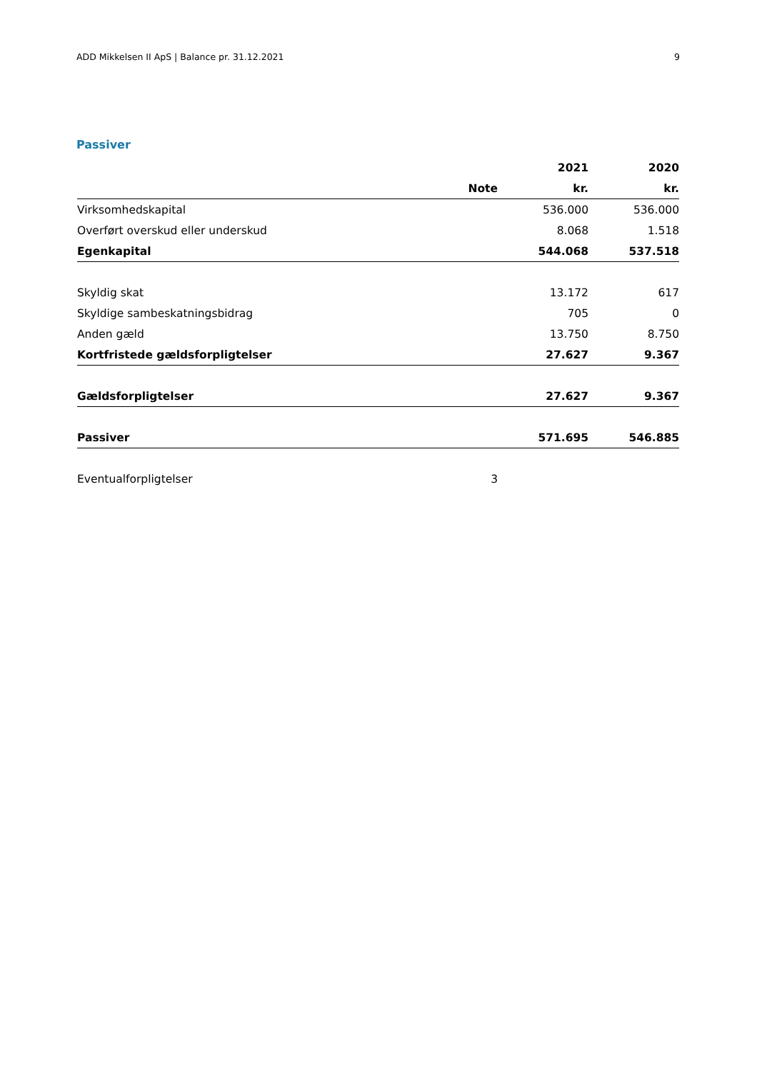ADD Mikkelsen II ApS | Balance pr. 31.12.2021 9
Passiver
| | | 2021 | 2020 |
| --- | --- | --- | --- |
| | Note | kr. | kr. |
| Virksomhedskapital | | 536.000 | 536.000 |
| Overført overskud eller underskud | | 8.068 | 1.518 |
| Egenkapital | | 544.068 | 537.518 |
| Skyldig skat | | 13.172 | 617 |
| Skyldige sambeskatningsbidrag | | 705 | 0 |
| Anden gæld | | 13.750 | 8.750 |
| Kortfristede gældsforpligtelser | | 27.627 | 9.367 |
| Gældsforpligtelser | | 27.627 | 9.367 |
| Passiver | | 571.695 | 546.885 |
| Eventualforpligtelser | 3 | | |